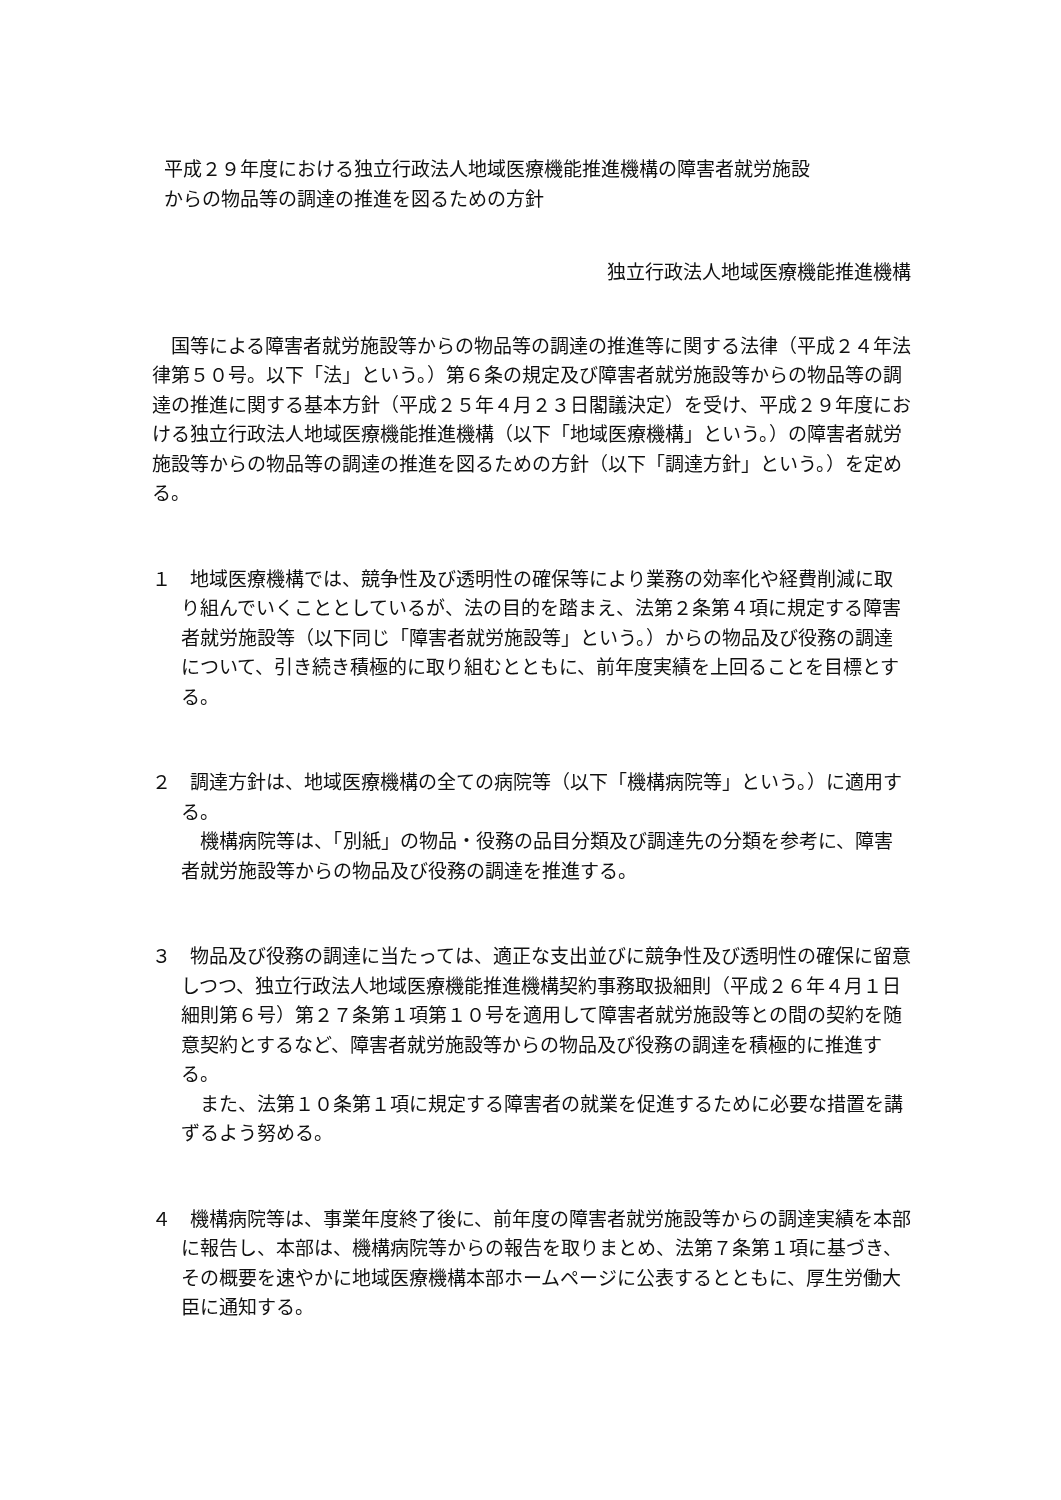平成２９年度における独立行政法人地域医療機能推進機構の障害者就労施設
からの物品等の調達の推進を図るための方針
独立行政法人地域医療機能推進機構
国等による障害者就労施設等からの物品等の調達の推進等に関する法律（平成２４年法律第５０号。以下「法」という。）第６条の規定及び障害者就労施設等からの物品等の調達の推進に関する基本方針（平成２５年４月２３日閣議決定）を受け、平成２９年度における独立行政法人地域医療機能推進機構（以下「地域医療機構」という。）の障害者就労施設等からの物品等の調達の推進を図るための方針（以下「調達方針」という。）を定める。
１　地域医療機構では、競争性及び透明性の確保等により業務の効率化や経費削減に取り組んでいくこととしているが、法の目的を踏まえ、法第２条第４項に規定する障害者就労施設等（以下同じ「障害者就労施設等」という。）からの物品及び役務の調達について、引き続き積極的に取り組むとともに、前年度実績を上回ることを目標とする。
２　調達方針は、地域医療機構の全ての病院等（以下「機構病院等」という。）に適用する。
機構病院等は、「別紙」の物品・役務の品目分類及び調達先の分類を参考に、障害者就労施設等からの物品及び役務の調達を推進する。
３　物品及び役務の調達に当たっては、適正な支出並びに競争性及び透明性の確保に留意しつつ、独立行政法人地域医療機能推進機構契約事務取扱細則（平成２６年４月１日細則第６号）第２７条第１項第１０号を適用して障害者就労施設等との間の契約を随意契約とするなど、障害者就労施設等からの物品及び役務の調達を積極的に推進する。
また、法第１０条第１項に規定する障害者の就業を促進するために必要な措置を講ずるよう努める。
４　機構病院等は、事業年度終了後に、前年度の障害者就労施設等からの調達実績を本部に報告し、本部は、機構病院等からの報告を取りまとめ、法第７条第１項に基づき、その概要を速やかに地域医療機構本部ホームページに公表するとともに、厚生労働大臣に通知する。